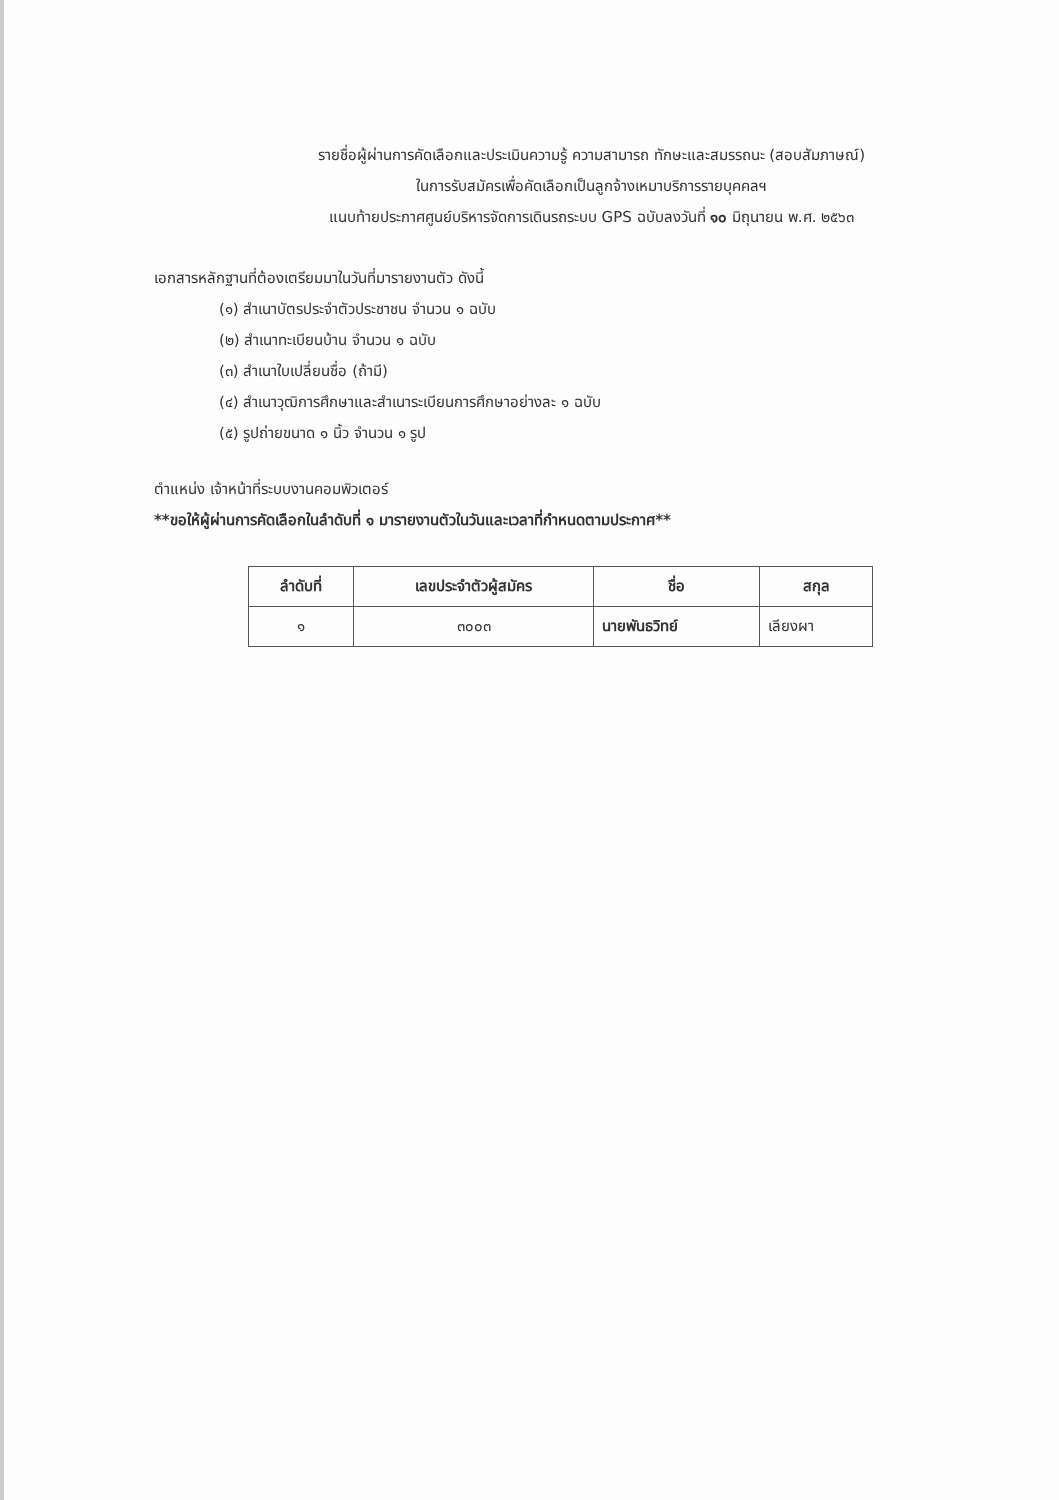รายชื่อผู้ผ่านการคัดเลือกและประเมินความรู้ ความสามารถ ทักษะและสมรรถนะ (สอบสัมภาษณ์)
ในการรับสมัครเพื่อคัดเลือกเป็นลูกจ้างเหมาบริการรายบุคคลฯ
แนบท้ายประกาศศูนย์บริหารจัดการเดินรถระบบ GPS ฉบับลงวันที่ ๑๐ มิถุนายน พ.ศ. ๒๕๖๓
เอกสารหลักฐานที่ต้องเตรียมมาในวันที่มารายงานตัว ดังนี้
(๑) สำเนาบัตรประจำตัวประชาชน จำนวน ๑ ฉบับ
(๒) สำเนาทะเบียนบ้าน จำนวน ๑ ฉบับ
(๓) สำเนาใบเปลี่ยนชื่อ (ถ้ามี)
(๔) สำเนาวุฒิการศึกษาและสำเนาระเบียนการศึกษาอย่างละ ๑ ฉบับ
(๕) รูปถ่ายขนาด ๑ นิ้ว จำนวน ๑ รูป
ตำแหน่ง เจ้าหน้าที่ระบบงานคอมพิวเตอร์
**ขอให้ผู้ผ่านการคัดเลือกในลำดับที่ ๑ มารายงานตัวในวันและเวลาที่กำหนดตามประกาศ**
| ลำดับที่ | เลขประจำตัวผู้สมัคร | ชื่อ | สกุล |
| --- | --- | --- | --- |
| ๑ | ๓๐๐๓ | นายพันธวิทย์ | เลียงผา |